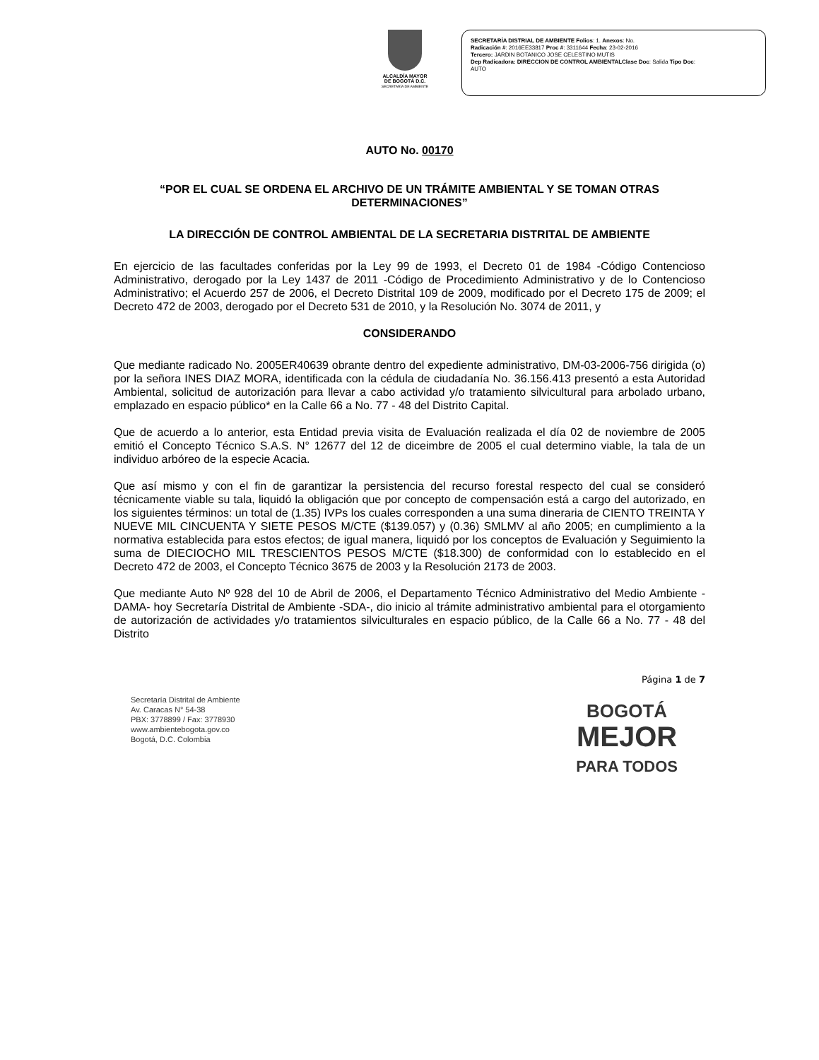ALCALDÍA MAYOR
DE BOGOTÁ D.C.
SECRETARÍA DE AMBIENTE
SECRETARÍA DISTRIAL DE AMBIENTE Folios: 1. Anexos: No.
Radicación #: 2016EE33817 Proc #: 3311644 Fecha: 23-02-2016
Tercero: JARDIN BOTANICO JOSE CELESTINO MUTIS
Dep Radicadora: DIRECCION DE CONTROL AMBIENTALClase Doc: Salida Tipo Doc:
AUTO
AUTO No. 00170
“POR EL CUAL SE ORDENA EL ARCHIVO DE UN TRÁMITE AMBIENTAL Y SE TOMAN OTRAS DETERMINACIONES”
LA DIRECCIÓN DE CONTROL AMBIENTAL DE LA SECRETARIA DISTRITAL DE AMBIENTE
En ejercicio de las facultades conferidas por la Ley 99 de 1993, el Decreto 01 de 1984 -Código Contencioso Administrativo, derogado por la Ley 1437 de 2011 -Código de Procedimiento Administrativo y de lo Contencioso Administrativo; el Acuerdo 257 de 2006, el Decreto Distrital 109 de 2009, modificado por el Decreto 175 de 2009; el Decreto 472 de 2003, derogado por el Decreto 531 de 2010, y la Resolución No. 3074 de 2011, y
CONSIDERANDO
Que mediante radicado No. 2005ER40639 obrante dentro del expediente administrativo, DM-03-2006-756 dirigida (o) por la señora INES DIAZ MORA, identificada con la cédula de ciudadanía No. 36.156.413 presentó a esta Autoridad Ambiental, solicitud de autorización para llevar a cabo actividad y/o tratamiento silvicultural para arbolado urbano, emplazado en espacio público* en la Calle 66 a No. 77 - 48 del Distrito Capital.
Que de acuerdo a lo anterior, esta Entidad previa visita de Evaluación realizada el día 02 de noviembre de 2005 emitió el Concepto Técnico S.A.S. N° 12677 del 12 de diceimbre de 2005 el cual determino viable, la tala de un individuo arbóreo de la especie Acacia.
Que así mismo y con el fin de garantizar la persistencia del recurso forestal respecto del cual se consideró técnicamente viable su tala, liquidó la obligación que por concepto de compensación está a cargo del autorizado, en los siguientes términos: un total de (1.35) IVPs los cuales corresponden a una suma dineraria de CIENTO TREINTA Y NUEVE MIL CINCUENTA Y SIETE PESOS M/CTE ($139.057) y (0.36) SMLMV al año 2005; en cumplimiento a la normativa establecida para estos efectos; de igual manera, liquidó por los conceptos de Evaluación y Seguimiento la suma de DIECIOCHO MIL TRESCIENTOS PESOS M/CTE ($18.300) de conformidad con lo establecido en el Decreto 472 de 2003, el Concepto Técnico 3675 de 2003 y la Resolución 2173 de 2003.
Que mediante Auto Nº 928 del 10 de Abril de 2006, el Departamento Técnico Administrativo del Medio Ambiente -DAMA- hoy Secretaría Distrital de Ambiente -SDA-, dio inicio al trámite administrativo ambiental para el otorgamiento de autorización de actividades y/o tratamientos silviculturales en espacio público, de la Calle 66 a No. 77 - 48 del Distrito
Página 1 de 7
Secretaría Distrital de Ambiente
Av. Caracas N° 54-38
PBX: 3778899 / Fax: 3778930
www.ambientebogota.gov.co
Bogotá, D.C. Colombia
BOGOTÁ
MEJOR
PARA TODOS